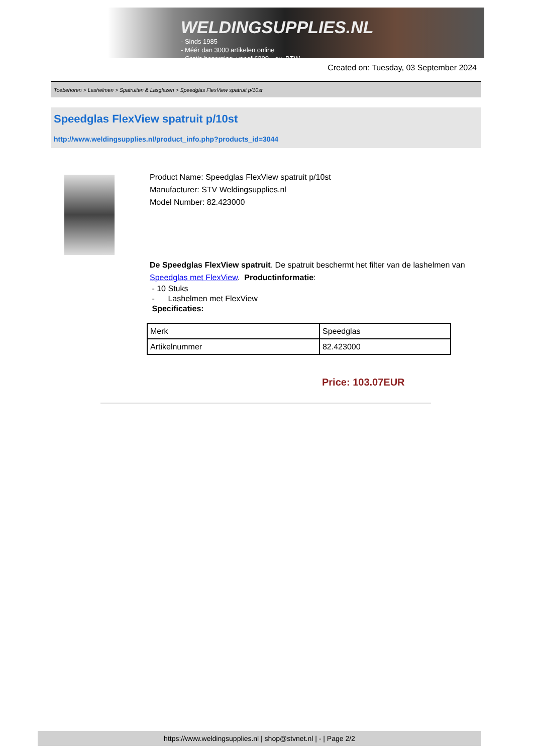WELDINGSUPPLIES.NL
- Sinds 1985
- Méér dan 3000 artikelen online
- Gratis bezorging, vanaf €200,--ex. BTW
Created on: Tuesday, 03 September 2024
Toebehoren > Lashelmen > Spatruiten & Lasglazen > Speedglas FlexView spatruit p/10st
Speedglas FlexView spatruit p/10st
http://www.weldingsupplies.nl/product_info.php?products_id=3044
Product Name: Speedglas FlexView spatruit p/10st
Manufacturer: STV Weldingsupplies.nl
Model Number: 82.423000
De Speedglas FlexView spatruit. De spatruit beschermt het filter van de lashelmen van Speedglas met FlexView. Productinformatie:
- 10 Stuks
- Lashelmen met FlexView
Specificaties:
| Merk | Speedglas |
| Artikelnummer | 82.423000 |
Price: 103.07EUR
https://www.weldingsupplies.nl | shop@stvnet.nl | - | Page 2/2